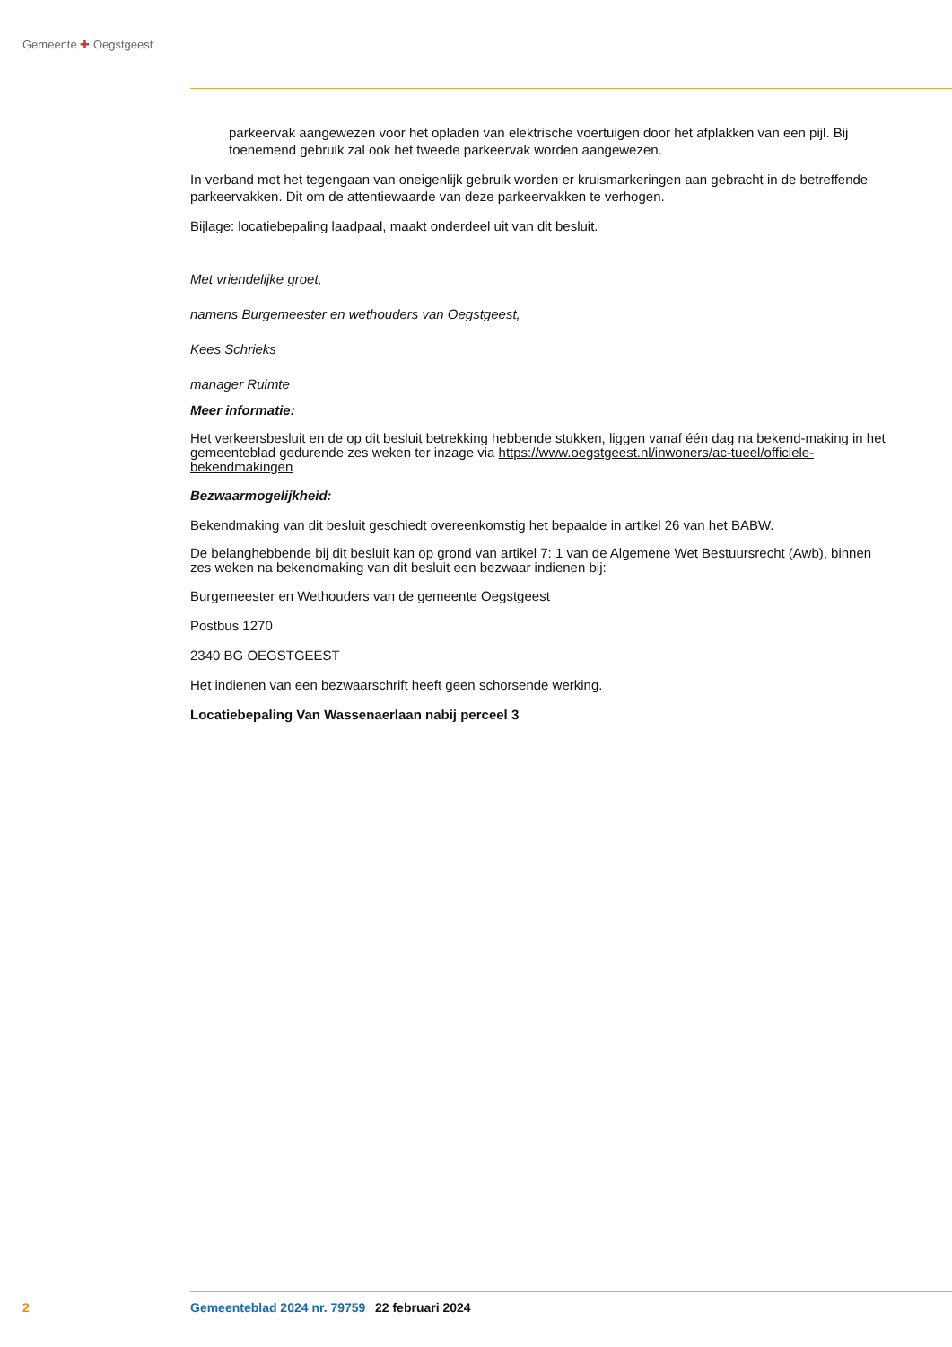Gemeente ✚ Oegstgeest
parkeervak aangewezen voor het opladen van elektrische voertuigen door het afplakken van een pijl. Bij toenemend gebruik zal ook het tweede parkeervak worden aangewezen.
In verband met het tegengaan van oneigenlijk gebruik worden er kruismarkeringen aan gebracht in de betreffende parkeervakken. Dit om de attentiewaarde van deze parkeervakken te verhogen.
Bijlage: locatiebepaling laadpaal, maakt onderdeel uit van dit besluit.
Met vriendelijke groet,
namens Burgemeester en wethouders van Oegstgeest,
Kees Schrieks
manager Ruimte
Meer informatie:
Het verkeersbesluit en de op dit besluit betrekking hebbende stukken, liggen vanaf één dag na bekend-making in het gemeenteblad gedurende zes weken ter inzage via https://www.oegstgeest.nl/inwoners/ac-tueel/officiele-bekendmakingen
Bezwaarmogelijkheid:
Bekendmaking van dit besluit geschiedt overeenkomstig het bepaalde in artikel 26 van het BABW.
De belanghebbende bij dit besluit kan op grond van artikel 7: 1 van de Algemene Wet Bestuursrecht (Awb), binnen zes weken na bekendmaking van dit besluit een bezwaar indienen bij:
Burgemeester en Wethouders van de gemeente Oegstgeest
Postbus 1270
2340 BG OEGSTGEEST
Het indienen van een bezwaarschrift heeft geen schorsende werking.
Locatiebepaling Van Wassenaerlaan nabij perceel 3
2 Gemeenteblad 2024 nr. 79759 22 februari 2024